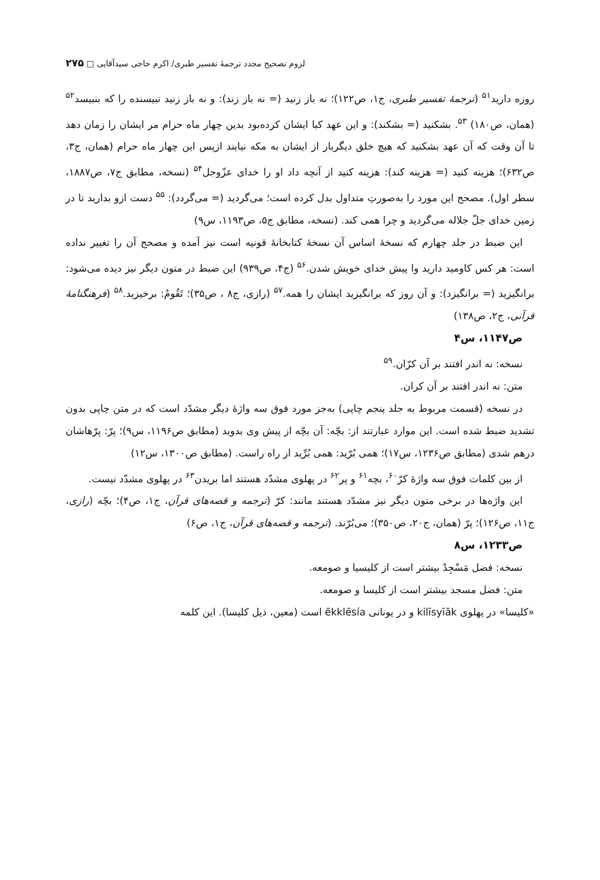لزوم تصحیح مجدد ترجمهٔ تفسیر طبری/ اکرم حاجی سیدآقایی □ ۲۷۵
روزه دارید<sup>۵۱</sup> (ترجمهٔ تفسیر طبری، ج۱، ص۱۲۲)؛ نه باز زنید (= نه باز زند): و نه باز زنید نبیسنده را که بنبیسد<sup>۵۲</sup> (همان، ص۱۸۰) <sup>۵۳</sup>. بشکنید (= بشکند): و این عهد کبا ایشان کرده‌بود بدین چهار ماه حرام مر ایشان را زمان دهد تا آن وقت که آن عهد بشکنید که هیچ خلق دیگربار از ایشان به مکه نیایند ازپس این چهار ماه حرام (همان، ج۳، ص۶۳۲)؛ هزینه کنید (= هزینه کند): هزینه کنید از آنچه داد او را خدای عزّوجل<sup>۵۴</sup> (نسخه، مطابق ج۷، ص۱۸۸۷، سطر اول). مصحح این مورد را به‌صورتِ متداول بدل کرده است؛ می‌گردید (= می‌گردد): <sup>۵۵</sup> دست ازو بدارید تا در زمین خدای جلّ جلاله می‌گردید و چرا همی کند. (نسخه، مطابق ج۵، ص۱۱۹۳، س۹)
این ضبط در جلد چهارم که نسخهٔ اساس آن نسخهٔ کتابخانهٔ قونیه است نیز آمده و مصحح آن را تغییر نداده است: هر کس کاومید دارید وا پیش خدای خویش شدن.<sup>۵۶</sup> (ج۴، ص۹۳۹) این ضبط در متون دیگر نیز دیده می‌شود: برانگیزید (= برانگیزد): و آن روز که برانگیزید ایشان را همه.<sup>۵۷</sup> (رازی، ج۸ ، ص۳۵)؛ تَقُومُ: برخیزید.<sup>۵۸</sup> (فرهنگنامهٔ قرآنی، ج۲، ص۱۳۸)
ص۱۱۴۷، س۴
نسخه: نه اندر افتند بر آن کرّان.<sup>۵۹</sup>
متن: نه اندر افتند بر آن کران.
در نسخه (قسمت مربوط به جلد پنجم چاپی) به‌جز مورد فوق سه واژهٔ دیگر مشدّد است که در متن چاپی بدون تشدید ضبط شده است. این موارد عبارتند از: بچّه: آن بچّه از پیش وی بدوید (مطابق ص۱۱۹۶، س۹)؛ پرّ: پرّهاشان درهم شدی (مطابق ص۱۲۳۶، س۱۷)؛ همی بُرّید: همی بُرِّید از راه راست. (مطابق ص۱۳۰۰، س۱۲)
از بین کلمات فوق سه واژهٔ کرّ<sup>۶۰</sup>، بچه<sup>۶۱</sup> و پر<sup>۶۲</sup> در پهلوی مشدّد هستند اما بریدن<sup>۶۳</sup> در پهلوی مشدّد نیست.
این واژه‌ها در برخی متون دیگر نیز مشدّد هستند مانند: کرّ (ترجمه و قصه‌های قرآن، ج۱، ص۴)؛ بچّه (رازی، ج۱۱، ص۱۲۶)؛ پرّ (همان، ج۲۰، ص۳۵۰)؛ می‌بُرّند. (ترجمه و قصه‌های قرآن، ج۱، ص۶)
ص۱۲۳۳، س۸
نسخه: فضل مَسْجِدْ بیشتر است از کلیسیا و صومعه.
متن: فضل مسجد بیشتر است از کلیسا و صومعه.
«کلیسا» در پهلوی kilīsyīāk و در یونانی ēkklēsía است (معین، ذیل کلیسا). این کلمه